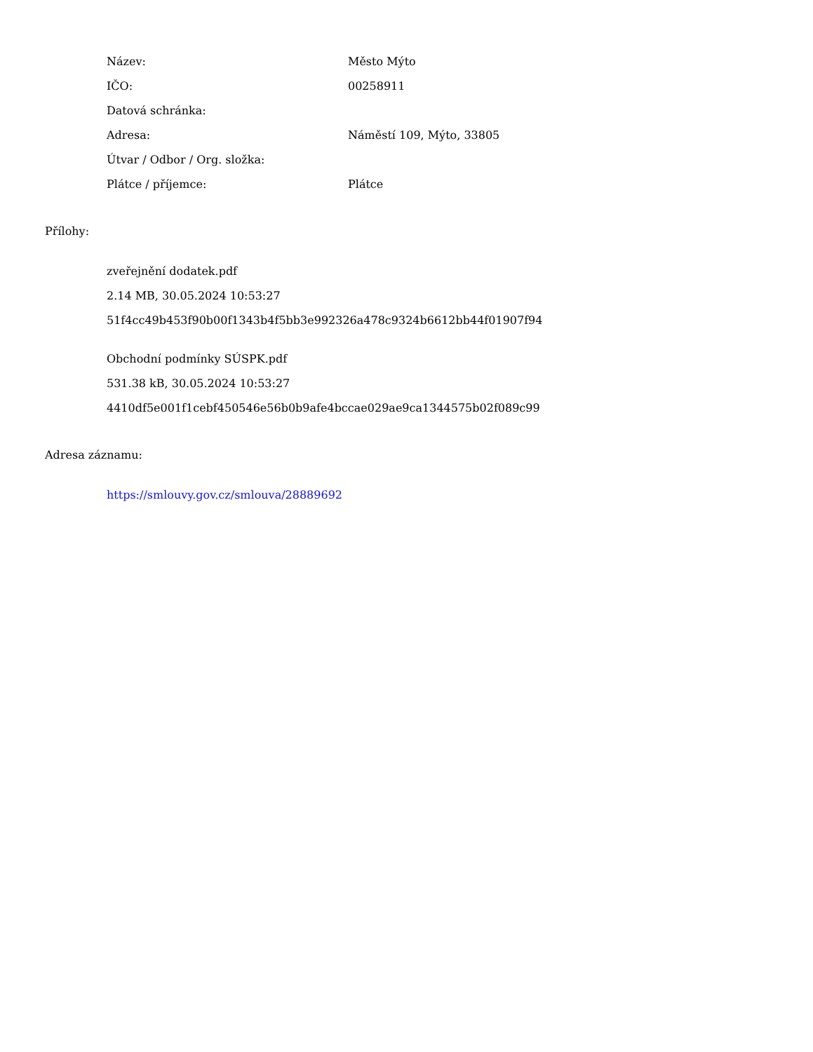| Název: | Město Mýto |
| IČO: | 00258911 |
| Datová schránka: | |
| Adresa: | Náměstí 109, Mýto, 33805 |
| Útvar / Odbor / Org. složka: | |
| Plátce / příjemce: | Plátce |
Přílohy:
zveřejnění dodatek.pdf
2.14 MB, 30.05.2024 10:53:27
51f4cc49b453f90b00f1343b4f5bb3e992326a478c9324b6612bb44f01907f94
Obchodní podmínky SÚSPK.pdf
531.38 kB, 30.05.2024 10:53:27
4410df5e001f1cebf450546e56b0b9afe4bccae029ae9ca1344575b02f089c99
Adresa záznamu:
https://smlouvy.gov.cz/smlouva/28889692